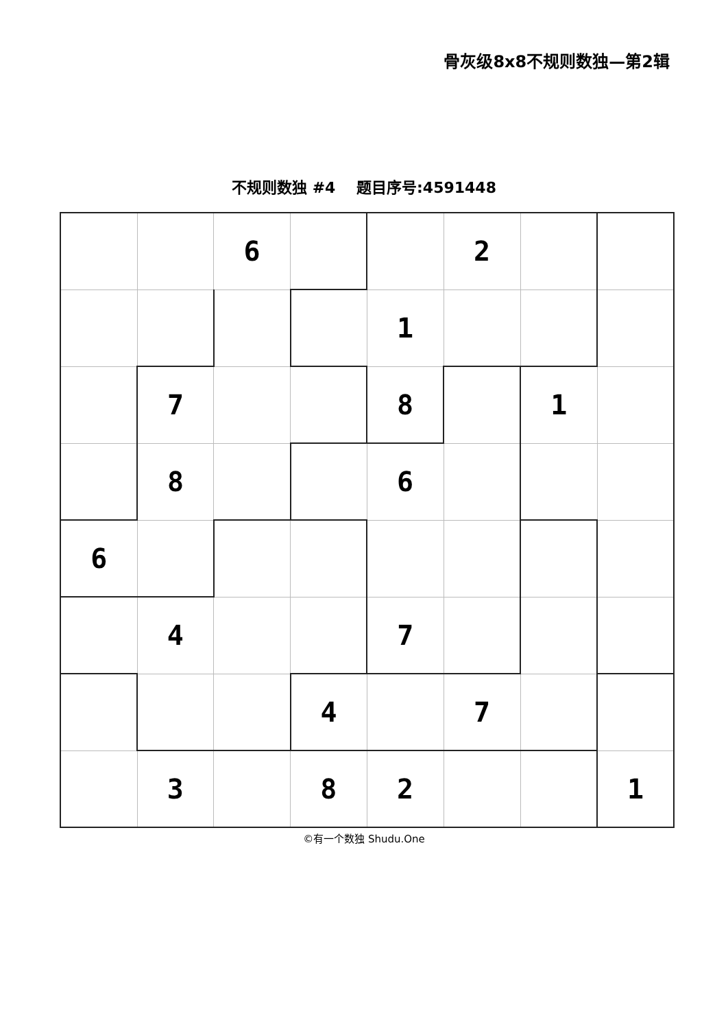骨灰级8x8不规则数独—第2辑
不规则数独 #4 题目序号:4591448
| | | 6 | | | 2 | | |
| | | | | 1 | | | |
| | 7 | | | 8 | | 1 | |
| | 8 | | | 6 | | | |
| 6 | | | | | | | |
| | 4 | | | 7 | | | |
| | | | 4 | | 7 | | |
| | 3 | | 8 | 2 | | | 1 |
©有一个数独 Shudu.One